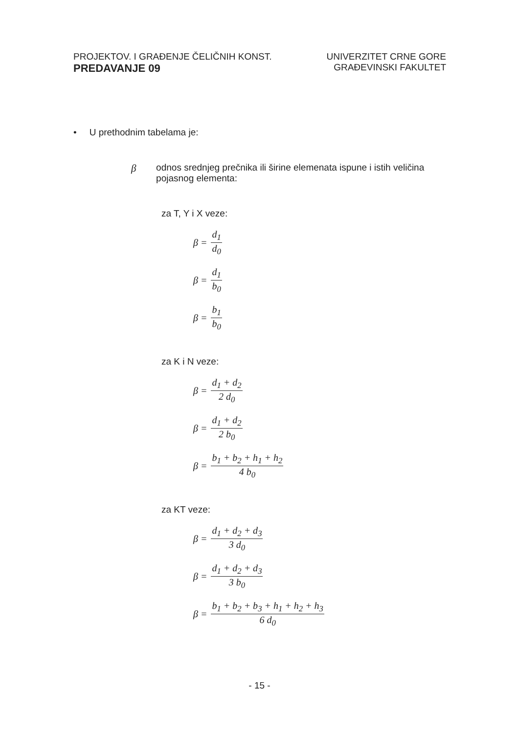PROJEKTOV. I GRAĐENJE ČELIČNIH KONST.
PREDAVANJE 09
UNIVERZITET CRNE GORE
GRAĐEVINSKI FAKULTET
• U prethodnim tabelama je:
βodnos srednjeg prečnika ili širine elemenata ispune i istih veličina pojasnog elementa:
za T, Y i X veze:
β = d<sub>1</sub> d<sub>0</sub>
β = d<sub>1</sub> b<sub>0</sub>
β = b<sub>1</sub> b<sub>0</sub>
za K i N veze:
β = d<sub>1</sub> + d<sub>2</sub> 2 d<sub>0</sub>
β = d<sub>1</sub> + d<sub>2</sub> 2 b<sub>0</sub>
β = b<sub>1</sub> + b<sub>2</sub> + h<sub>1</sub> + h<sub>2</sub> 4 b<sub>0</sub>
za KT veze:
β = d<sub>1</sub> + d<sub>2</sub> + d<sub>3</sub> 3 d<sub>0</sub>
β = d<sub>1</sub> + d<sub>2</sub> + d<sub>3</sub> 3 b<sub>0</sub>
β = b<sub>1</sub> + b<sub>2</sub> + b<sub>3</sub> + h<sub>1</sub> + h<sub>2</sub> + h<sub>3</sub> 6 d<sub>0</sub>
- 15 -